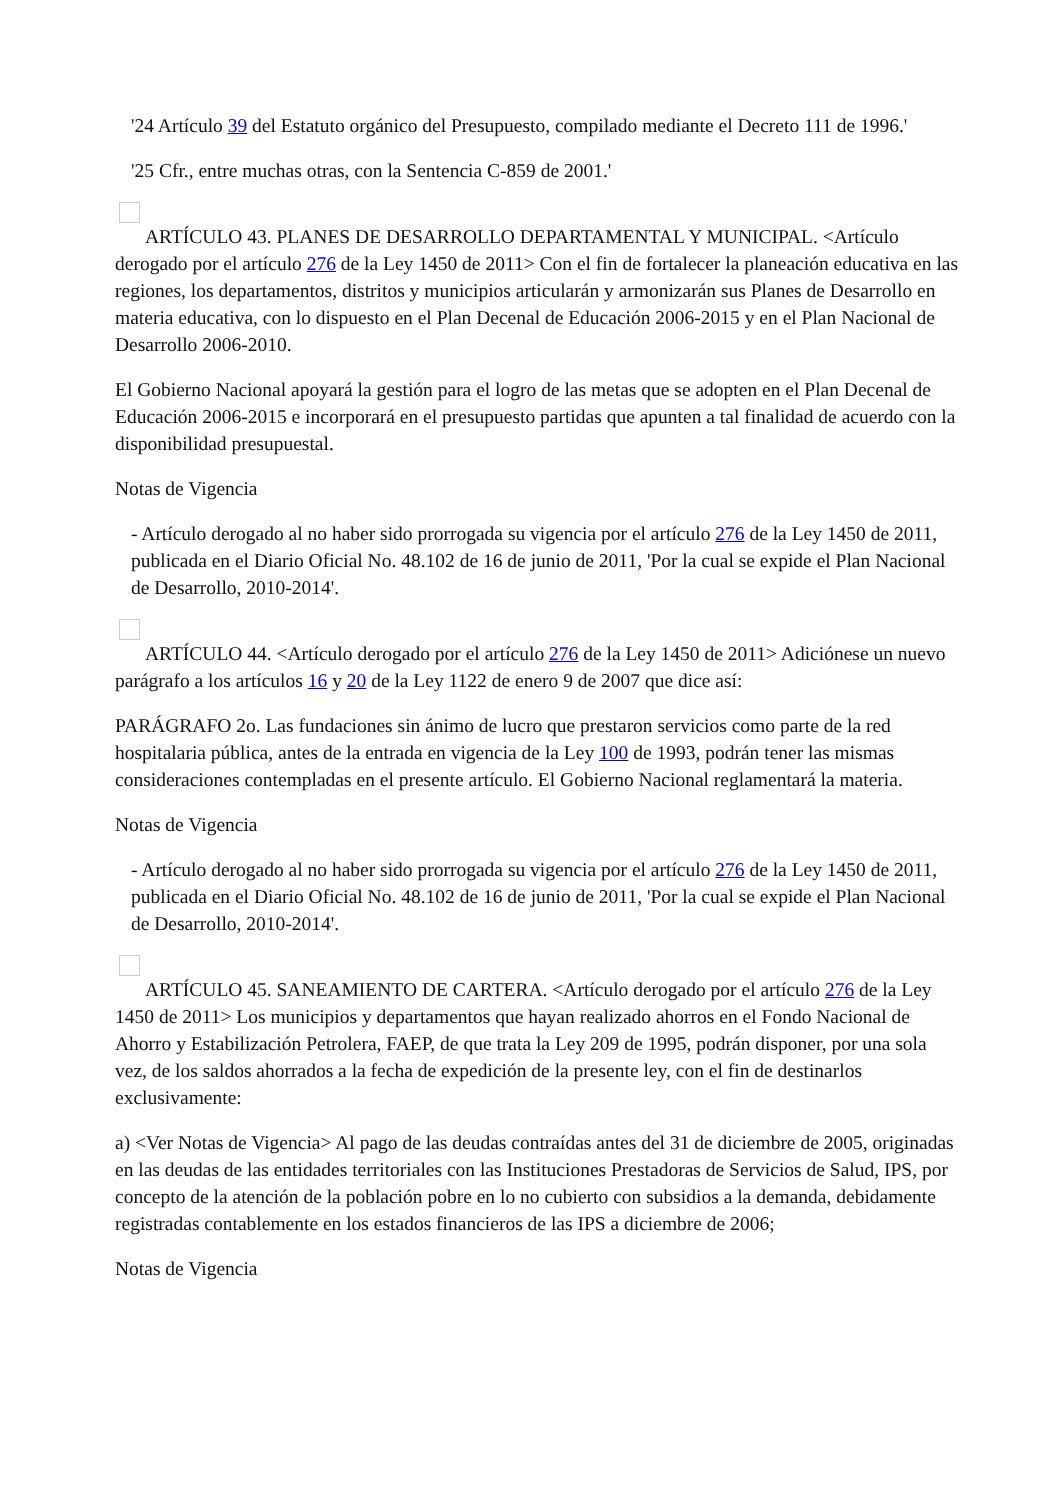'24 Artículo 39 del Estatuto orgánico del Presupuesto, compilado mediante el Decreto 111 de 1996.'
'25 Cfr., entre muchas otras, con la Sentencia C-859 de 2001.'
ARTÍCULO 43. PLANES DE DESARROLLO DEPARTAMENTAL Y MUNICIPAL. <Artículo derogado por el artículo 276 de la Ley 1450 de 2011> Con el fin de fortalecer la planeación educativa en las regiones, los departamentos, distritos y municipios articularán y armonizarán sus Planes de Desarrollo en materia educativa, con lo dispuesto en el Plan Decenal de Educación 2006-2015 y en el Plan Nacional de Desarrollo 2006-2010.
El Gobierno Nacional apoyará la gestión para el logro de las metas que se adopten en el Plan Decenal de Educación 2006-2015 e incorporará en el presupuesto partidas que apunten a tal finalidad de acuerdo con la disponibilidad presupuestal.
Notas de Vigencia
- Artículo derogado al no haber sido prorrogada su vigencia por el artículo 276 de la Ley 1450 de 2011, publicada en el Diario Oficial No. 48.102 de 16 de junio de 2011, 'Por la cual se expide el Plan Nacional de Desarrollo, 2010-2014'.
ARTÍCULO 44. <Artículo derogado por el artículo 276 de la Ley 1450 de 2011> Adiciónese un nuevo parágrafo a los artículos 16 y 20 de la Ley 1122 de enero 9 de 2007 que dice así:
PARÁGRAFO 2o. Las fundaciones sin ánimo de lucro que prestaron servicios como parte de la red hospitalaria pública, antes de la entrada en vigencia de la Ley 100 de 1993, podrán tener las mismas consideraciones contempladas en el presente artículo. El Gobierno Nacional reglamentará la materia.
Notas de Vigencia
- Artículo derogado al no haber sido prorrogada su vigencia por el artículo 276 de la Ley 1450 de 2011, publicada en el Diario Oficial No. 48.102 de 16 de junio de 2011, 'Por la cual se expide el Plan Nacional de Desarrollo, 2010-2014'.
ARTÍCULO 45. SANEAMIENTO DE CARTERA. <Artículo derogado por el artículo 276 de la Ley 1450 de 2011> Los municipios y departamentos que hayan realizado ahorros en el Fondo Nacional de Ahorro y Estabilización Petrolera, FAEP, de que trata la Ley 209 de 1995, podrán disponer, por una sola vez, de los saldos ahorrados a la fecha de expedición de la presente ley, con el fin de destinarlos exclusivamente:
a) <Ver Notas de Vigencia> Al pago de las deudas contraídas antes del 31 de diciembre de 2005, originadas en las deudas de las entidades territoriales con las Instituciones Prestadoras de Servicios de Salud, IPS, por concepto de la atención de la población pobre en lo no cubierto con subsidios a la demanda, debidamente registradas contablemente en los estados financieros de las IPS a diciembre de 2006;
Notas de Vigencia